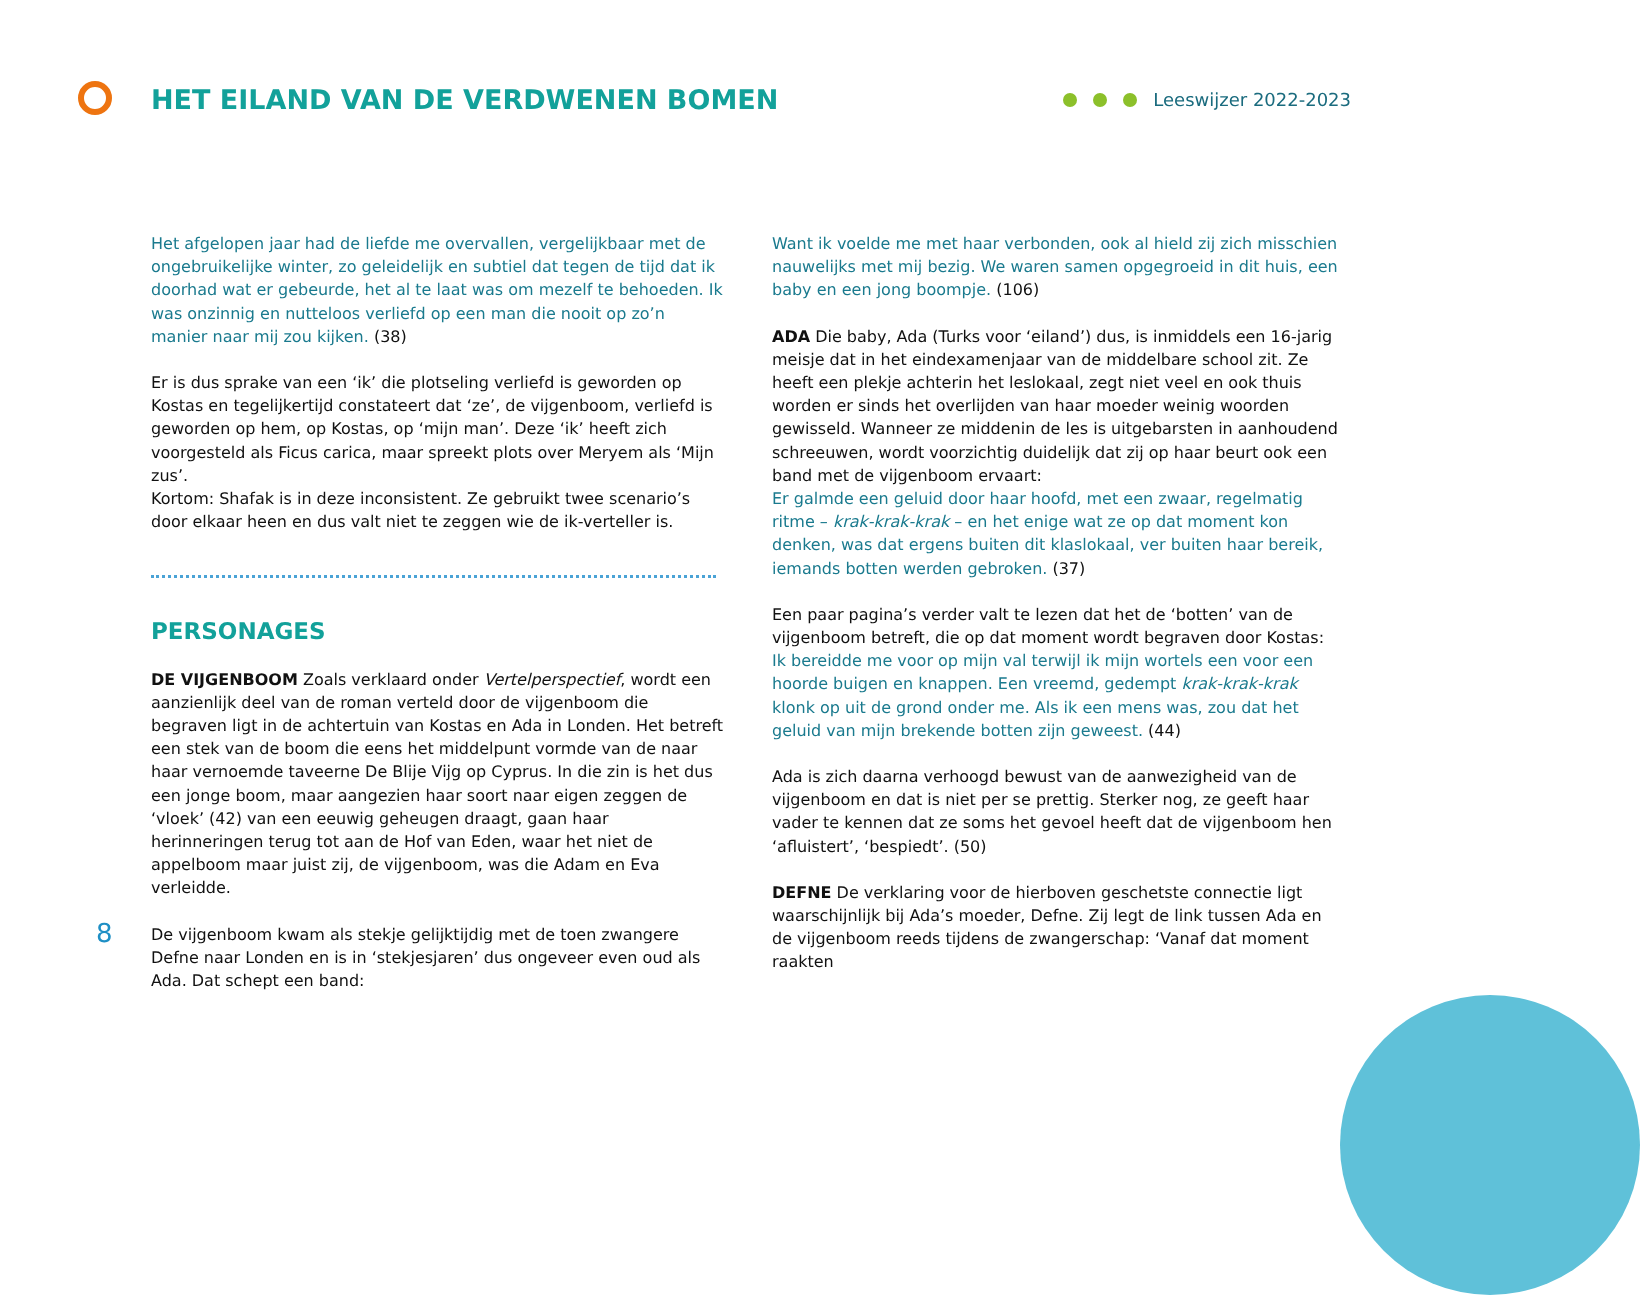HET EILAND VAN DE VERDWENEN BOMEN
Leeswijzer 2022-2023
Het afgelopen jaar had de liefde me overvallen, vergelijkbaar met de ongebruikelijke winter, zo geleidelijk en subtiel dat tegen de tijd dat ik doorhad wat er gebeurde, het al te laat was om mezelf te behoeden. Ik was onzinnig en nutteloos verliefd op een man die nooit op zo’n manier naar mij zou kijken. (38)
Er is dus sprake van een ‘ik’ die plotseling verliefd is geworden op Kostas en tegelijkertijd constateert dat ‘ze’, de vijgenboom, verliefd is geworden op hem, op Kostas, op ‘mijn man’. Deze ‘ik’ heeft zich voorgesteld als Ficus carica, maar spreekt plots over Meryem als ‘Mijn zus’.
Kortom: Shafak is in deze inconsistent. Ze gebruikt twee scenario’s door elkaar heen en dus valt niet te zeggen wie de ik-verteller is.
PERSONAGES
DE VIJGENBOOM Zoals verklaard onder Vertelperspectief, wordt een aanzienlijk deel van de roman verteld door de vijgenboom die begraven ligt in de achtertuin van Kostas en Ada in Londen. Het betreft een stek van de boom die eens het middelpunt vormde van de naar haar vernoemde taveerne De Blije Vijg op Cyprus. In die zin is het dus een jonge boom, maar aangezien haar soort naar eigen zeggen de ‘vloek’ (42) van een eeuwig geheugen draagt, gaan haar herinneringen terug tot aan de Hof van Eden, waar het niet de appelboom maar juist zij, de vijgenboom, was die Adam en Eva verleidde.
De vijgenboom kwam als stekje gelijktijdig met de toen zwangere Defne naar Londen en is in ‘stekjesjaren’ dus ongeveer even oud als Ada. Dat schept een band:
Want ik voelde me met haar verbonden, ook al hield zij zich misschien nauwelijks met mij bezig. We waren samen opgegroeid in dit huis, een baby en een jong boompje. (106)
ADA Die baby, Ada (Turks voor ‘eiland’) dus, is inmiddels een 16-jarig meisje dat in het eindexamenjaar van de middelbare school zit. Ze heeft een plekje achterin het leslokaal, zegt niet veel en ook thuis worden er sinds het overlijden van haar moeder weinig woorden gewisseld. Wanneer ze middenin de les is uitgebarsten in aanhoudend schreeuwen, wordt voorzichtig duidelijk dat zij op haar beurt ook een band met de vijgenboom ervaart:
Er galmde een geluid door haar hoofd, met een zwaar, regelmatig ritme – krak-krak-krak – en het enige wat ze op dat moment kon denken, was dat ergens buiten dit klaslokaal, ver buiten haar bereik, iemands botten werden gebroken. (37)
Een paar pagina’s verder valt te lezen dat het de ‘botten’ van de vijgenboom betreft, die op dat moment wordt begraven door Kostas:
Ik bereidde me voor op mijn val terwijl ik mijn wortels een voor een hoorde buigen en knappen. Een vreemd, gedempt krak-krak-krak klonk op uit de grond onder me. Als ik een mens was, zou dat het geluid van mijn brekende botten zijn geweest. (44)
Ada is zich daarna verhoogd bewust van de aanwezigheid van de vijgenboom en dat is niet per se prettig. Sterker nog, ze geeft haar vader te kennen dat ze soms het gevoel heeft dat de vijgenboom hen ‘afluistert’, ‘bespiedt’. (50)
DEFNE De verklaring voor de hierboven geschetste connectie ligt waarschijnlijk bij Ada’s moeder, Defne. Zij legt de link tussen Ada en de vijgenboom reeds tijdens de zwangerschap: ‘Vanaf dat moment raakten
8